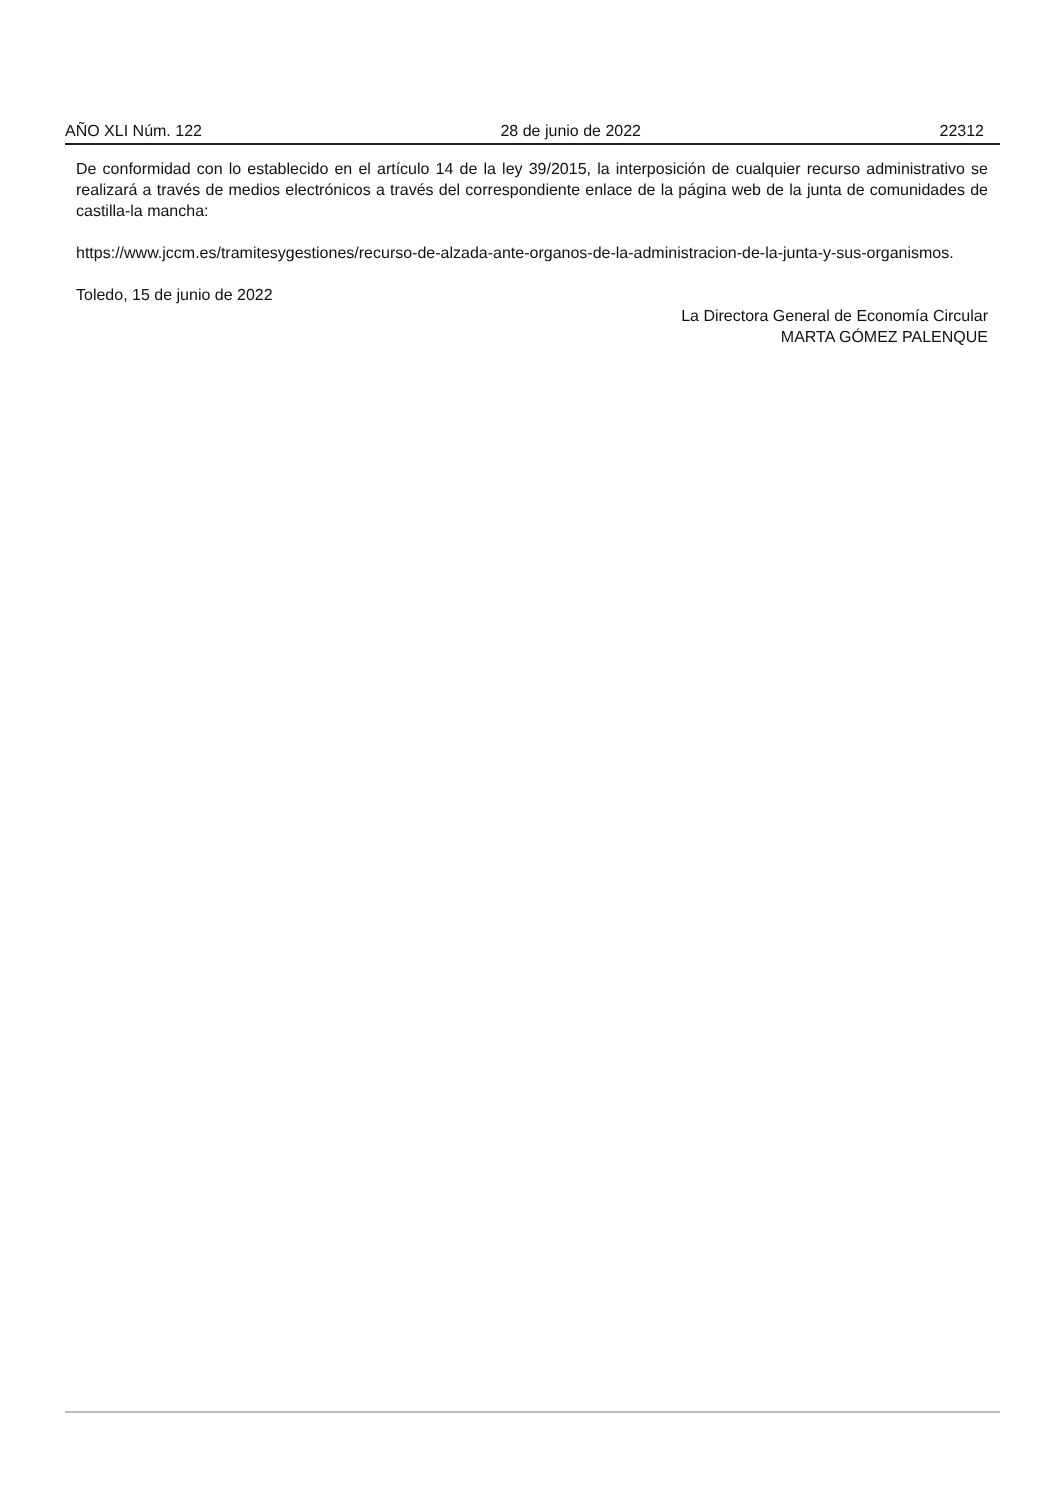AÑO XLI Núm. 122 28 de junio de 2022 22312
De conformidad con lo establecido en el artículo 14 de la ley 39/2015, la interposición de cualquier recurso administrativo se realizará a través de medios electrónicos a través del correspondiente enlace de la página web de la junta de comunidades de castilla-la mancha:
https://www.jccm.es/tramitesygestiones/recurso-de-alzada-ante-organos-de-la-administracion-de-la-junta-y-sus-organismos.
Toledo, 15 de junio de 2022
La Directora General de Economía Circular
MARTA GÓMEZ PALENQUE